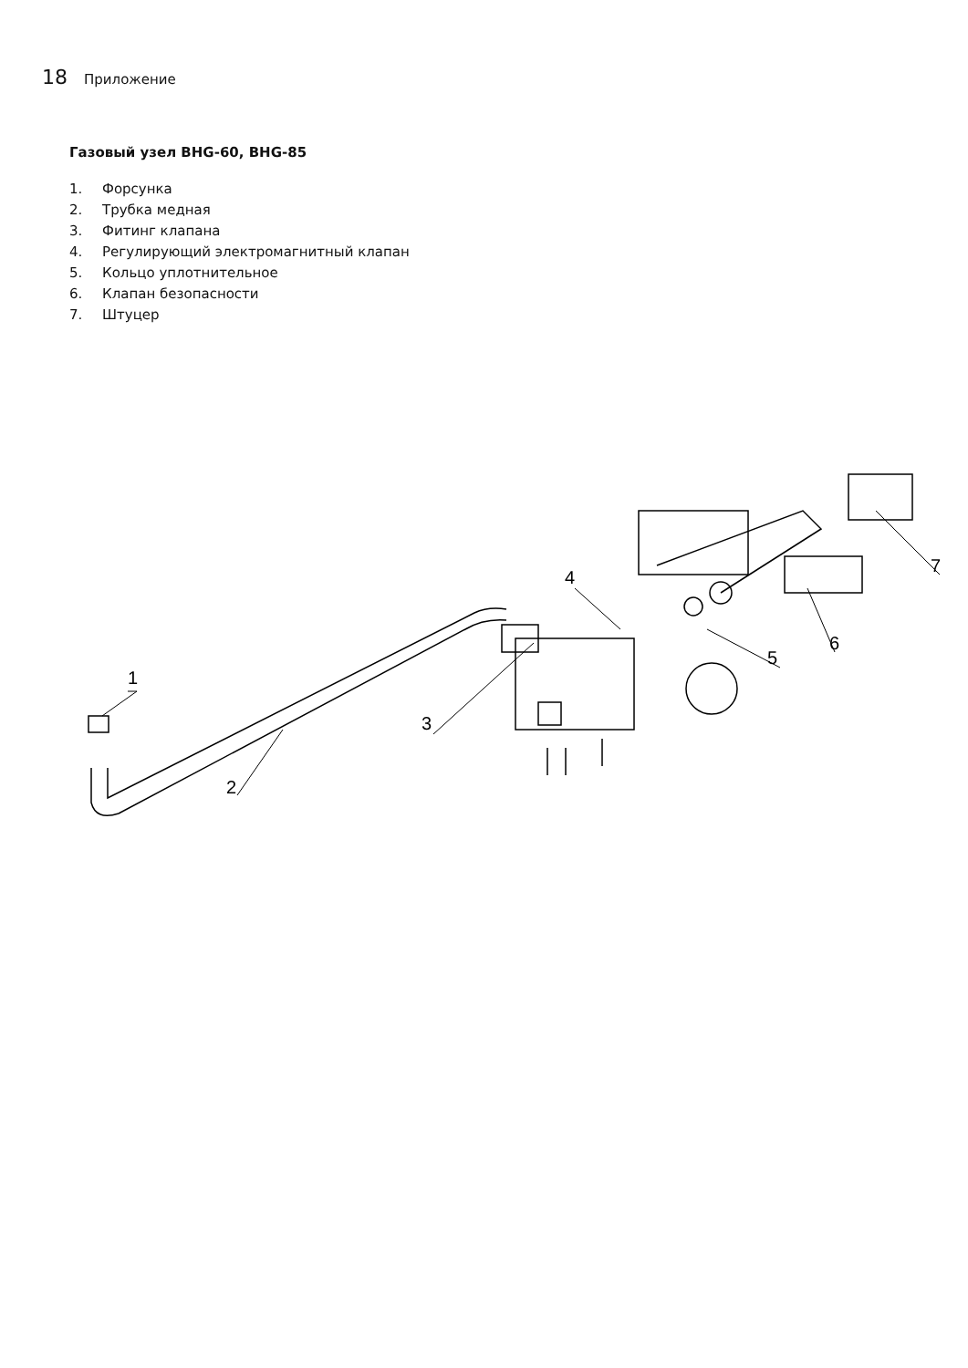18 Приложение
Газовый узел BHG-60, BHG-85
1. Форсунка
2. Трубка медная
3. Фитинг клапана
4. Регулирующий электромагнитный клапан
5. Кольцо уплотнительное
6. Клапан безопасности
7. Штуцер
1
2
3
4
5
6
7